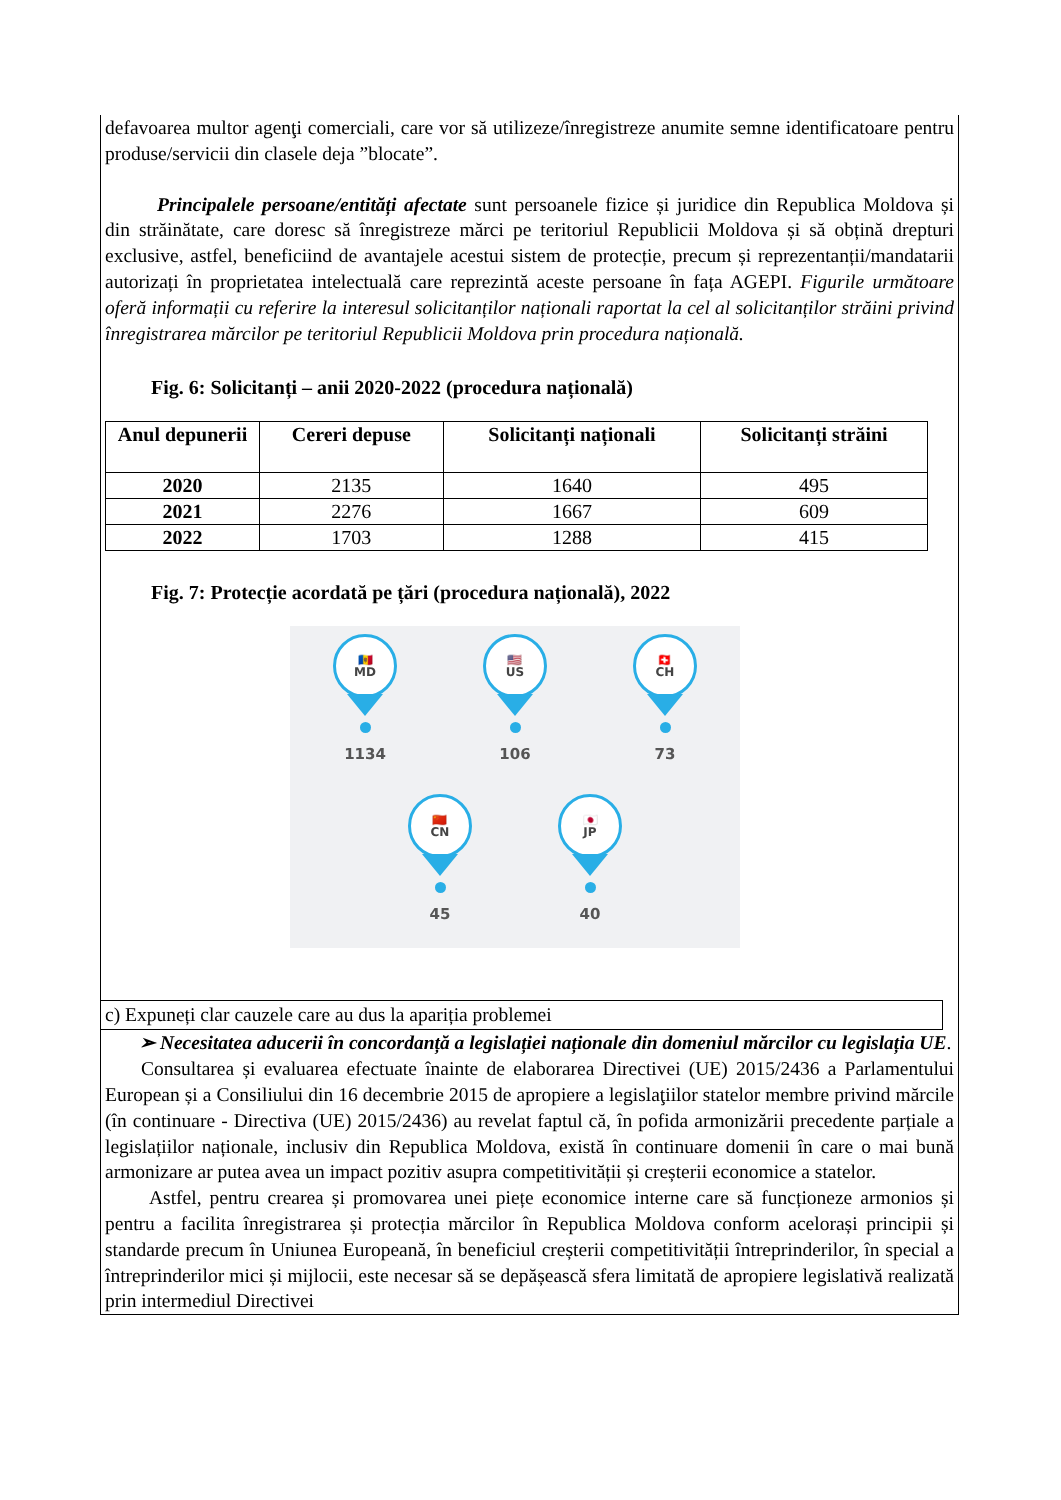defavoarea multor agenţi comerciali, care vor să utilizeze/înregistreze anumite semne identificatoare pentru produse/servicii din clasele deja ”blocate”.
Principalele persoane/entități afectate sunt persoanele fizice și juridice din Republica Moldova și din străinătate, care doresc să înregistreze mărci pe teritoriul Republicii Moldova și să obțină drepturi exclusive, astfel, beneficiind de avantajele acestui sistem de protecție, precum și reprezentanții/mandatarii autorizați în proprietatea intelectuală care reprezintă aceste persoane în fața AGEPI. Figurile următoare oferă informații cu referire la interesul solicitanților naționali raportat la cel al solicitanților străini privind înregistrarea mărcilor pe teritoriul Republicii Moldova prin procedura națională.
Fig. 6: Solicitanți – anii 2020-2022 (procedura națională)
| Anul depunerii | Cereri depuse | Solicitanți naționali | Solicitanți străini |
| --- | --- | --- | --- |
| 2020 | 2135 | 1640 | 495 |
| 2021 | 2276 | 1667 | 609 |
| 2022 | 1703 | 1288 | 415 |
Fig. 7: Protecție acordată pe țări (procedura națională), 2022
🇲🇩
MD
1134
🇺🇸
US
106
🇨🇭
CH
73
🇨🇳
CN
45
🇯🇵
JP
40
c) Expuneți clar cauzele care au dus la apariția problemei
➢ Necesitatea aducerii în concordanță a legislației naționale din domeniul mărcilor cu legislația UE.
Consultarea și evaluarea efectuate înainte de elaborarea Directivei (UE) 2015/2436 a Parlamentului European și a Consiliului din 16 decembrie 2015 de apropiere a legislaţiilor statelor membre privind mărcile (în continuare - Directiva (UE) 2015/2436) au revelat faptul că, în pofida armonizării precedente parțiale a legislațiilor naționale, inclusiv din Republica Moldova, există în continuare domenii în care o mai bună armonizare ar putea avea un impact pozitiv asupra competitivității și creșterii economice a statelor.
Astfel, pentru crearea și promovarea unei piețe economice interne care să funcționeze armonios și pentru a facilita înregistrarea și protecția mărcilor în Republica Moldova conform acelorași principii și standarde precum în Uniunea Europeană, în beneficiul creșterii competitivității întreprinderilor, în special a întreprinderilor mici și mijlocii, este necesar să se depășească sfera limitată de apropiere legislativă realizată prin intermediul Directivei